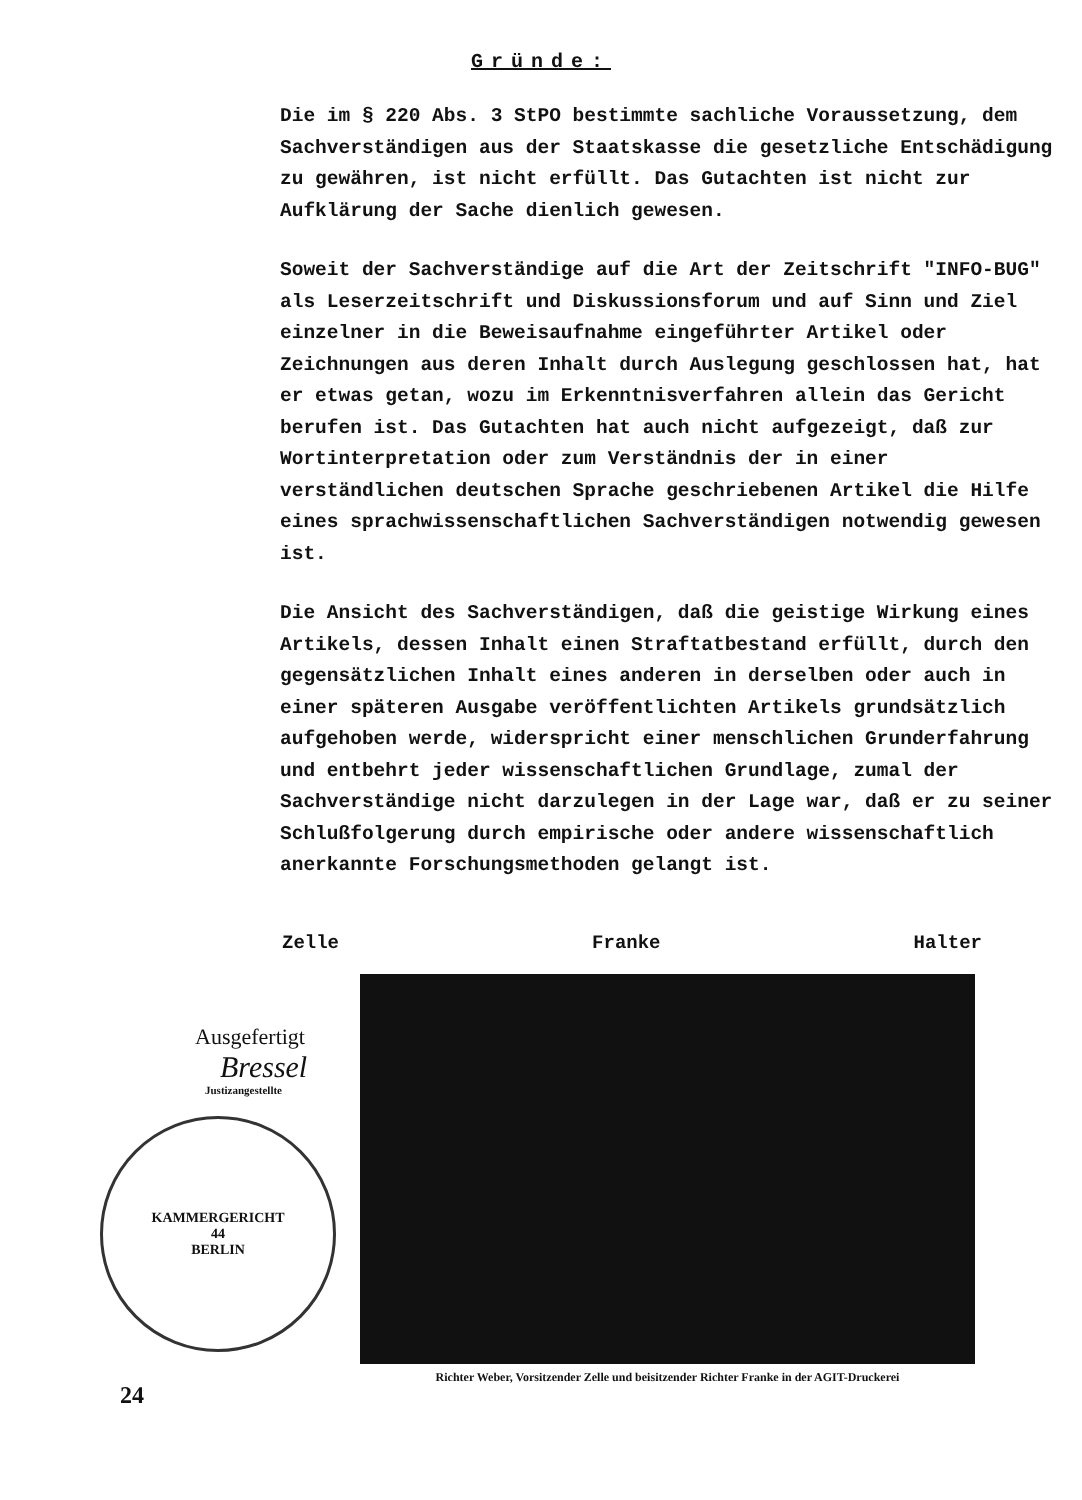Gründe:
Die im § 220 Abs. 3 StPO bestimmte sachliche Voraussetzung, dem Sachverständigen aus der Staatskasse die gesetzliche Entschädigung zu gewähren, ist nicht erfüllt. Das Gutachten ist nicht zur Aufklärung der Sache dienlich gewesen.
Soweit der Sachverständige auf die Art der Zeitschrift "INFO-BUG" als Leserzeitschrift und Diskussionsforum und auf Sinn und Ziel einzelner in die Beweisaufnahme eingeführter Artikel oder Zeichnungen aus deren Inhalt durch Auslegung geschlossen hat, hat er etwas getan, wozu im Erkenntnisverfahren allein das Gericht berufen ist. Das Gutachten hat auch nicht aufgezeigt, daß zur Wortinterpretation oder zum Verständnis der in einer verständlichen deutschen Sprache geschriebenen Artikel die Hilfe eines sprachwissenschaftlichen Sachverständigen notwendig gewesen ist.
Die Ansicht des Sachverständigen, daß die geistige Wirkung eines Artikels, dessen Inhalt einen Straftatbestand erfüllt, durch den gegensätzlichen Inhalt eines anderen in derselben oder auch in einer späteren Ausgabe veröffentlichten Artikels grundsätzlich aufgehoben werde, widerspricht einer menschlichen Grunderfahrung und entbehrt jeder wissenschaftlichen Grundlage, zumal der Sachverständige nicht darzulegen in der Lage war, daß er zu seiner Schlußfolgerung durch empirische oder andere wissenschaftlich anerkannte Forschungsmethoden gelangt ist.
Zelle Franke Halter
Ausgefertigt
Bressel
Justizangestellte
KAMMERGERICHT
44
BERLIN
24
Richter Weber, Vorsitzender Zelle und beisitzender Richter Franke in der AGIT-Druckerei